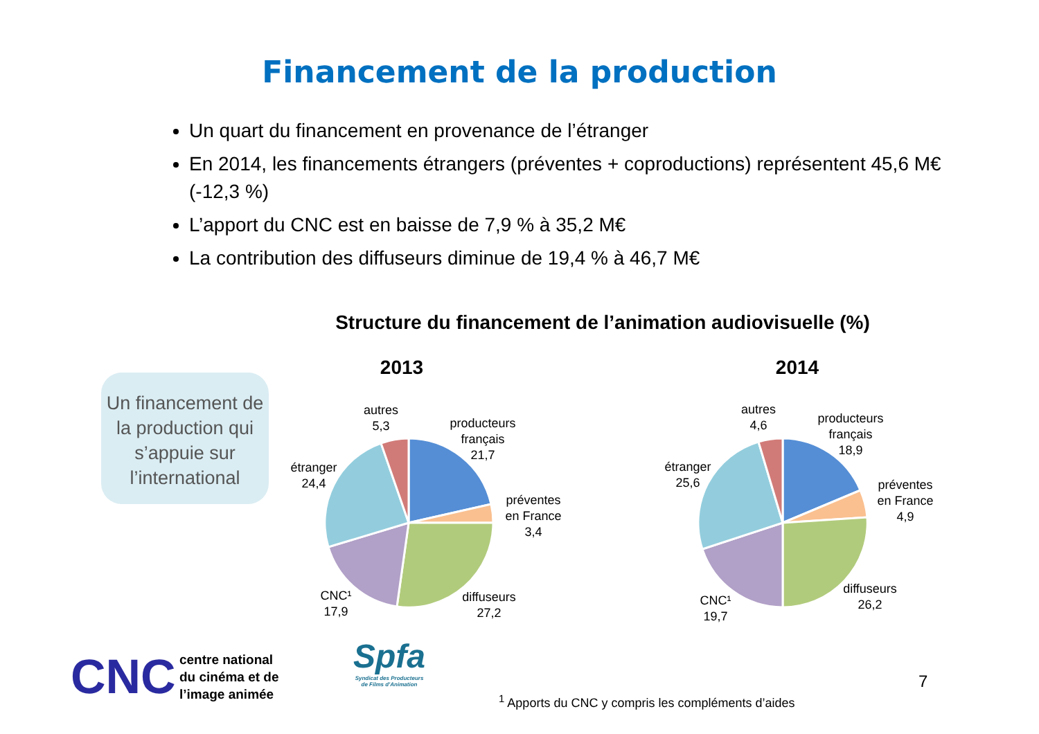Financement de la production
Un quart du financement en provenance de l’étranger
En 2014, les financements étrangers (préventes + coproductions) représentent 45,6 M€ (-12,3 %)
L’apport du CNC est en baisse de 7,9 % à 35,2 M€
La contribution des diffuseurs diminue de 19,4 % à 46,7 M€
Structure du financement de l’animation audiovisuelle (%)
Un financement de la production qui s’appuie sur l’international
2013
autres
5,3
producteurs
français
21,7
préventes
en France
3,4
étranger
24,4
CNC¹
17,9
diffuseurs
27,2
2014
autres
4,6
producteurs
français
18,9
préventes
en France
4,9
étranger
25,6
CNC¹
19,7
diffuseurs
26,2
CNC centre national
du cinéma et de
l’image animée
Spfa
Syndicat des Producteurs
de Films d’Animation
<sup>1</sup> Apports du CNC y compris les compléments d’aides
7